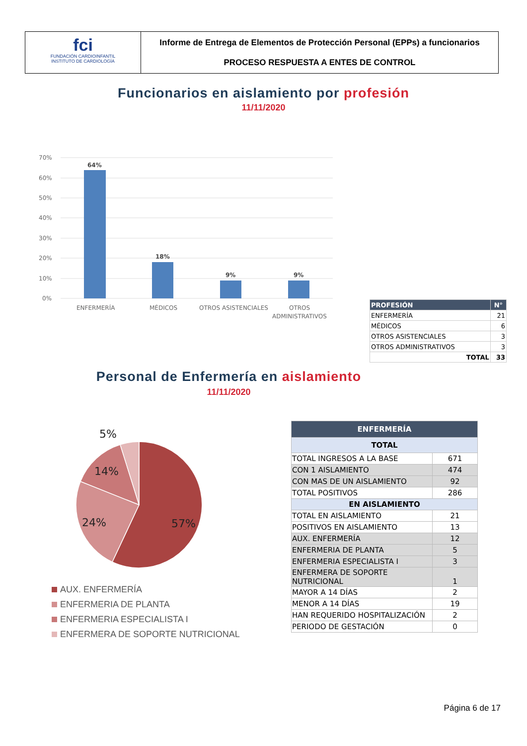fci
FUNDACIÓN CARDIOINFANTIL
INSTITUTO DE CARDIOLOGÍA
Informe de Entrega de Elementos de Protección Personal (EPPs) a funcionarios
PROCESO RESPUESTA A ENTES DE CONTROL
Funcionarios en aislamiento por profesión
11/11/2020
70%
60%
50%
40%
30%
20%
10%
0%
64%
18%
9%
9%
ENFERMERÍA
MÉDICOS
OTROS ASISTENCIALES
OTROS
ADMINISTRATIVOS
| PROFESIÓN | N° |
| --- | --- |
| ENFERMERÍA | 21 |
| MÉDICOS | 6 |
| OTROS ASISTENCIALES | 3 |
| OTROS ADMINISTRATIVOS | 3 |
| TOTAL | 33 |
Personal de Enfermería en aislamiento
11/11/2020
57%
24%
14%
5%
AUX. ENFERMERÍA
ENFERMERIA DE PLANTA
ENFERMERIA ESPECIALISTA I
ENFERMERA DE SOPORTE NUTRICIONAL
| ENFERMERÍA | |
| TOTAL | |
| TOTAL INGRESOS A LA BASE | 671 |
| CON 1 AISLAMIENTO | 474 |
| CON MAS DE UN AISLAMIENTO | 92 |
| TOTAL POSITIVOS | 286 |
| EN AISLAMIENTO | |
| TOTAL EN AISLAMIENTO | 21 |
| POSITIVOS EN AISLAMIENTO | 13 |
| AUX. ENFERMERÍA | 12 |
| ENFERMERIA DE PLANTA | 5 |
| ENFERMERIA ESPECIALISTA I | 3 |
| ENFERMERA DE SOPORTE NUTRICIONAL | 1 |
| MAYOR A 14 DÍAS | 2 |
| MENOR A 14 DÍAS | 19 |
| HAN REQUERIDO HOSPITALIZACIÓN | 2 |
| PERIODO DE GESTACIÓN | 0 |
Página 6 de 17